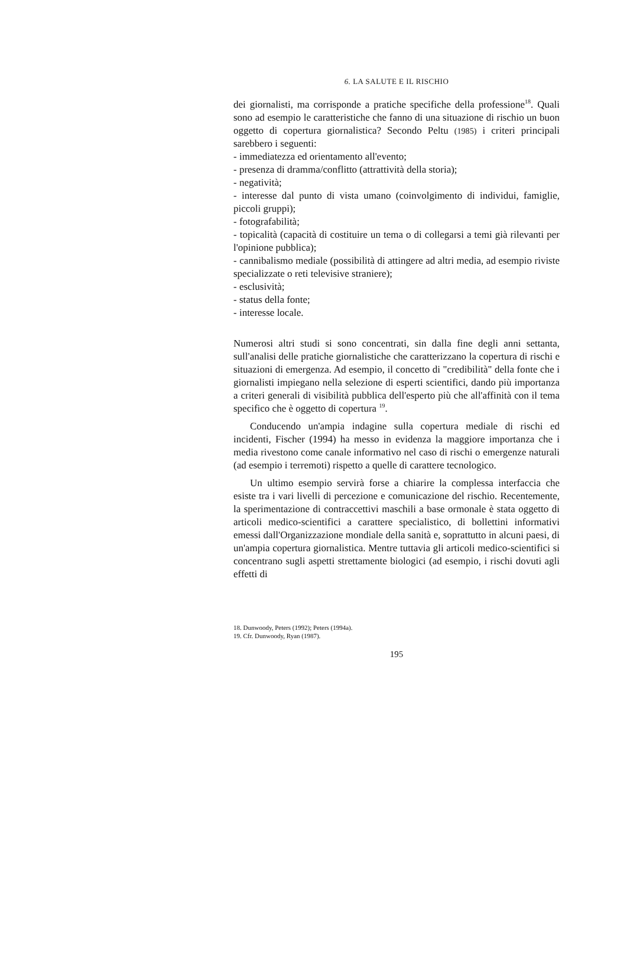6. LA SALUTE E IL RISCHIO
dei giornalisti, ma corrisponde a pratiche specifiche della professione<sup>18</sup>. Quali sono ad esempio le caratteristiche che fanno di una situazione di rischio un buon oggetto di copertura giornalistica? Secondo Peltu (1985) i criteri principali sarebbero i seguenti:
- immediatezza ed orientamento all'evento;
- presenza di dramma/conflitto (attrattività della storia);
- negatività;
- interesse dal punto di vista umano (coinvolgimento di individui, famiglie, piccoli gruppi);
- fotografabilità;
- topicalità (capacità di costituire un tema o di collegarsi a temi già rilevanti per l'opinione pubblica);
- cannibalismo mediale (possibilità di attingere ad altri media, ad esempio riviste specializzate o reti televisive straniere);
- esclusività;
- status della fonte;
- interesse locale.
Numerosi altri studi si sono concentrati, sin dalla fine degli anni settanta, sull'analisi delle pratiche giornalistiche che caratterizzano la copertura di rischi e situazioni di emergenza. Ad esempio, il concetto di "credibilità" della fonte che i giornalisti impiegano nella selezione di esperti scientifici, dando più importanza a criteri generali di visibilità pubblica dell'esperto più che all'affinità con il tema specifico che è oggetto di copertura <sup>19</sup>.
Conducendo un'ampia indagine sulla copertura mediale di rischi ed incidenti, Fischer (1994) ha messo in evidenza la maggiore importanza che i media rivestono come canale informativo nel caso di rischi o emergenze naturali (ad esempio i terremoti) rispetto a quelle di carattere tecnologico.
Un ultimo esempio servirà forse a chiarire la complessa interfaccia che esiste tra i vari livelli di percezione e comunicazione del rischio. Recentemente, la sperimentazione di contraccettivi maschili a base ormonale è stata oggetto di articoli medico-scientifici a carattere specialistico, di bollettini informativi emessi dall'Organizzazione mondiale della sanità e, soprattutto in alcuni paesi, di un'ampia copertura giornalistica. Mentre tuttavia gli articoli medico-scientifici si concentrano sugli aspetti strettamente biologici (ad esempio, i rischi dovuti agli effetti di
18. Dunwoody, Peters (1992); Peters (1994a).
19. Cfr. Dunwoody, Ryan (1987).
195